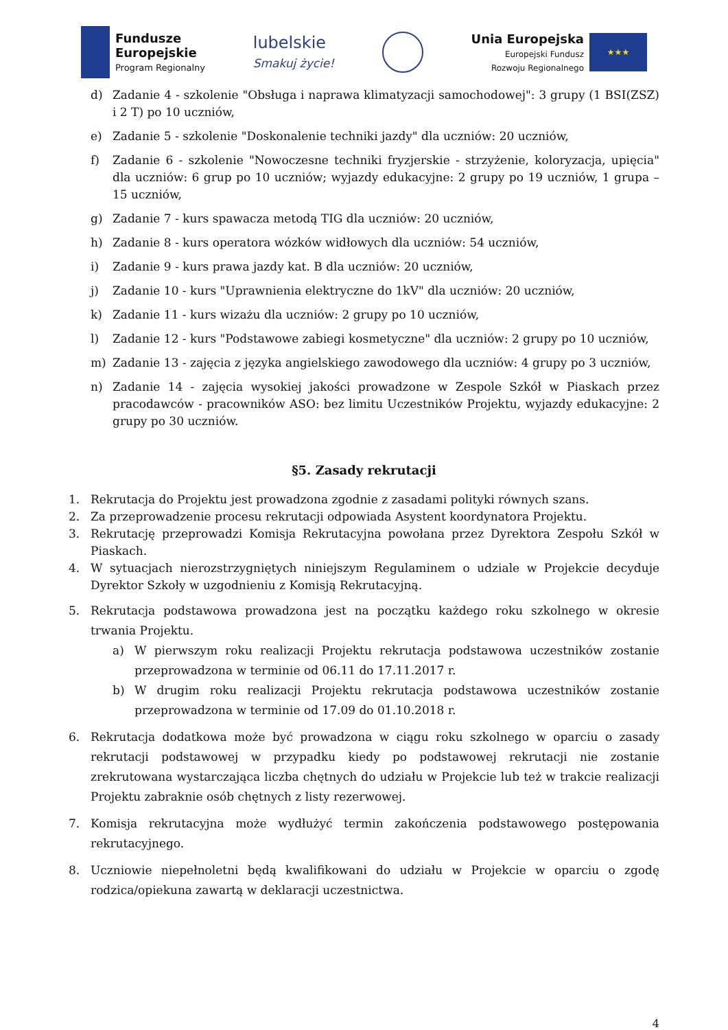Fundusze
Europejskie
Program Regionalny
lubelskie
Smakuj życie!
Unia Europejska
Europejski Fundusz
Rozwoju Regionalnego
★★★
d) Zadanie 4 - szkolenie "Obsługa i naprawa klimatyzacji samochodowej": 3 grupy (1 BSI(ZSZ) i 2 T) po 10 uczniów,
e) Zadanie 5 - szkolenie "Doskonalenie techniki jazdy" dla uczniów: 20 uczniów,
f) Zadanie 6 - szkolenie "Nowoczesne techniki fryzjerskie - strzyżenie, koloryzacja, upięcia" dla uczniów: 6 grup po 10 uczniów; wyjazdy edukacyjne: 2 grupy po 19 uczniów, 1 grupa – 15 uczniów,
g) Zadanie 7 - kurs spawacza metodą TIG dla uczniów: 20 uczniów,
h) Zadanie 8 - kurs operatora wózków widłowych dla uczniów: 54 uczniów,
i) Zadanie 9 - kurs prawa jazdy kat. B dla uczniów: 20 uczniów,
j) Zadanie 10 - kurs "Uprawnienia elektryczne do 1kV" dla uczniów: 20 uczniów,
k) Zadanie 11 - kurs wizażu dla uczniów: 2 grupy po 10 uczniów,
l) Zadanie 12 - kurs "Podstawowe zabiegi kosmetyczne" dla uczniów: 2 grupy po 10 uczniów,
m) Zadanie 13 - zajęcia z języka angielskiego zawodowego dla uczniów: 4 grupy po 3 uczniów,
n) Zadanie 14 - zajęcia wysokiej jakości prowadzone w Zespole Szkół w Piaskach przez pracodawców - pracowników ASO: bez limitu Uczestników Projektu, wyjazdy edukacyjne: 2 grupy po 30 uczniów.
§5. Zasady rekrutacji
1. Rekrutacja do Projektu jest prowadzona zgodnie z zasadami polityki równych szans.
2. Za przeprowadzenie procesu rekrutacji odpowiada Asystent koordynatora Projektu.
3. Rekrutację przeprowadzi Komisja Rekrutacyjna powołana przez Dyrektora Zespołu Szkół w Piaskach.
4. W sytuacjach nierozstrzygniętych niniejszym Regulaminem o udziale w Projekcie decyduje Dyrektor Szkoły w uzgodnieniu z Komisją Rekrutacyjną.
5. Rekrutacja podstawowa prowadzona jest na początku każdego roku szkolnego w okresie trwania Projektu.
a) W pierwszym roku realizacji Projektu rekrutacja podstawowa uczestników zostanie przeprowadzona w terminie od 06.11 do 17.11.2017 r.
b) W drugim roku realizacji Projektu rekrutacja podstawowa uczestników zostanie przeprowadzona w terminie od 17.09 do 01.10.2018 r.
6. Rekrutacja dodatkowa może być prowadzona w ciągu roku szkolnego w oparciu o zasady rekrutacji podstawowej w przypadku kiedy po podstawowej rekrutacji nie zostanie zrekrutowana wystarczająca liczba chętnych do udziału w Projekcie lub też w trakcie realizacji Projektu zabraknie osób chętnych z listy rezerwowej.
7. Komisja rekrutacyjna może wydłużyć termin zakończenia podstawowego postępowania rekrutacyjnego.
8. Uczniowie niepełnoletni będą kwalifikowani do udziału w Projekcie w oparciu o zgodę rodzica/opiekuna zawartą w deklaracji uczestnictwa.
4